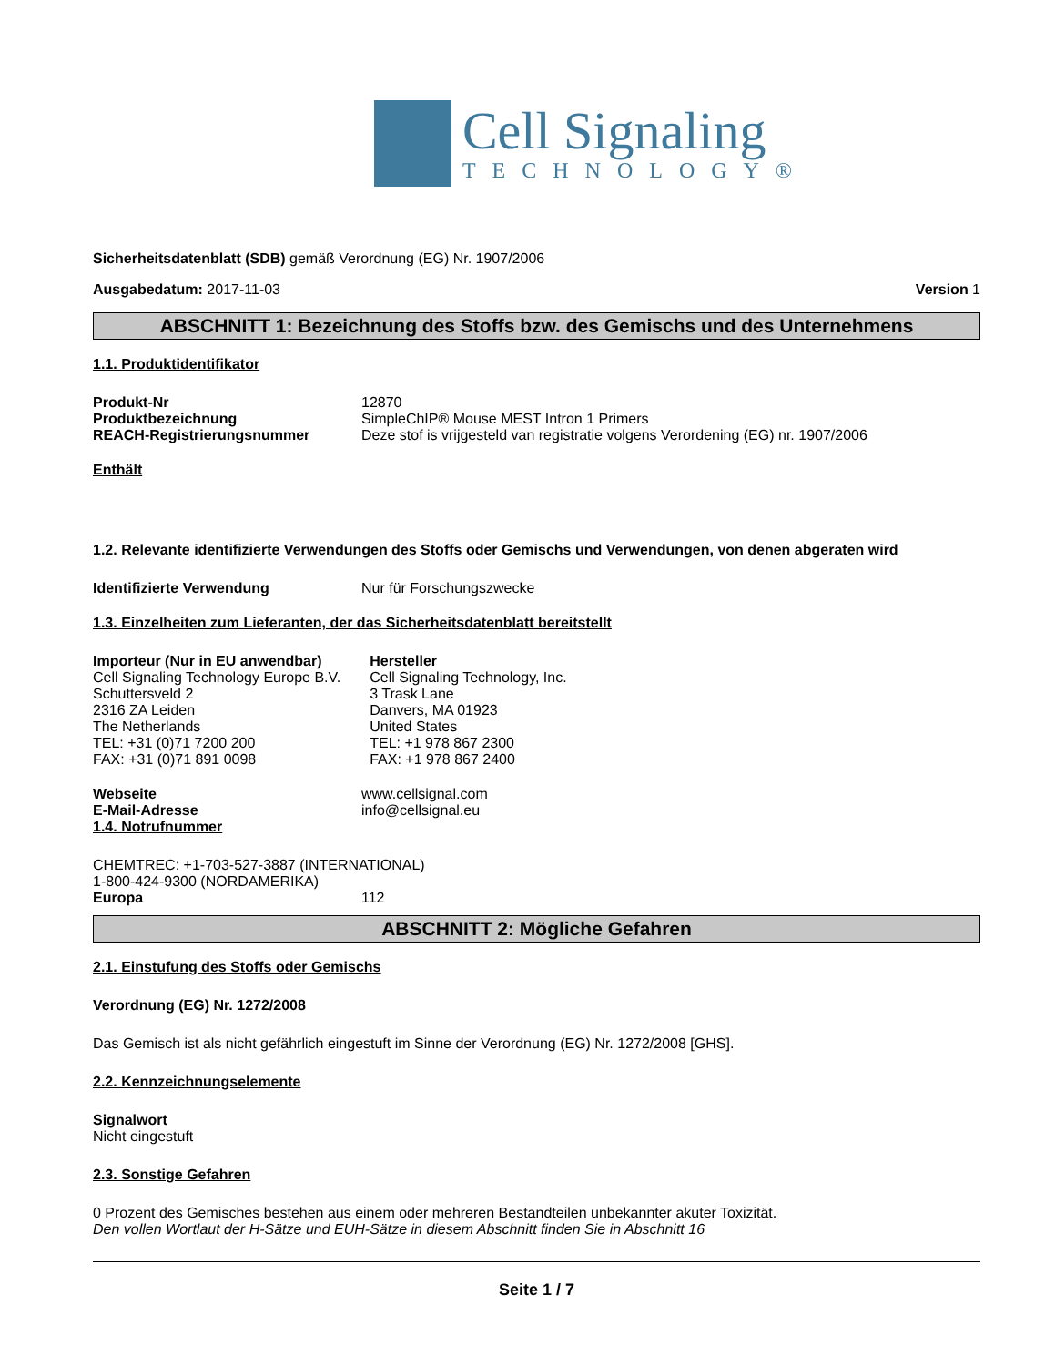Cell Signaling
TECHNOLOGY®
Sicherheitsdatenblatt (SDB) gemäß Verordnung (EG) Nr. 1907/2006
Ausgabedatum: 2017-11-03 Version 1
ABSCHNITT 1: Bezeichnung des Stoffs bzw. des Gemischs und des Unternehmens
1.1. Produktidentifikator
Produkt-Nr 12870
Produktbezeichnung SimpleChIP® Mouse MEST Intron 1 Primers
REACH-Registrierungsnummer Deze stof is vrijgesteld van registratie volgens Verordening (EG) nr. 1907/2006
Enthält
1.2. Relevante identifizierte Verwendungen des Stoffs oder Gemischs und Verwendungen, von denen abgeraten wird
Identifizierte Verwendung Nur für Forschungszwecke
1.3. Einzelheiten zum Lieferanten, der das Sicherheitsdatenblatt bereitstellt
Importeur (Nur in EU anwendbar)
Cell Signaling Technology Europe B.V.
Schuttersveld 2
2316 ZA Leiden
The Netherlands
TEL: +31 (0)71 7200 200
FAX: +31 (0)71 891 0098
Hersteller
Cell Signaling Technology, Inc.
3 Trask Lane
Danvers, MA 01923
United States
TEL: +1 978 867 2300
FAX: +1 978 867 2400
Webseite www.cellsignal.com
E-Mail-Adresse info@cellsignal.eu
1.4. Notrufnummer
CHEMTREC: +1-703-527-3887 (INTERNATIONAL)
1-800-424-9300 (NORDAMERIKA)
Europa 112
ABSCHNITT 2: Mögliche Gefahren
2.1. Einstufung des Stoffs oder Gemischs
Verordnung (EG) Nr. 1272/2008
Das Gemisch ist als nicht gefährlich eingestuft im Sinne der Verordnung (EG) Nr. 1272/2008 [GHS].
2.2. Kennzeichnungselemente
Signalwort
Nicht eingestuft
2.3. Sonstige Gefahren
0 Prozent des Gemisches bestehen aus einem oder mehreren Bestandteilen unbekannter akuter Toxizität.
Den vollen Wortlaut der H-Sätze und EUH-Sätze in diesem Abschnitt finden Sie in Abschnitt 16
Seite 1 / 7